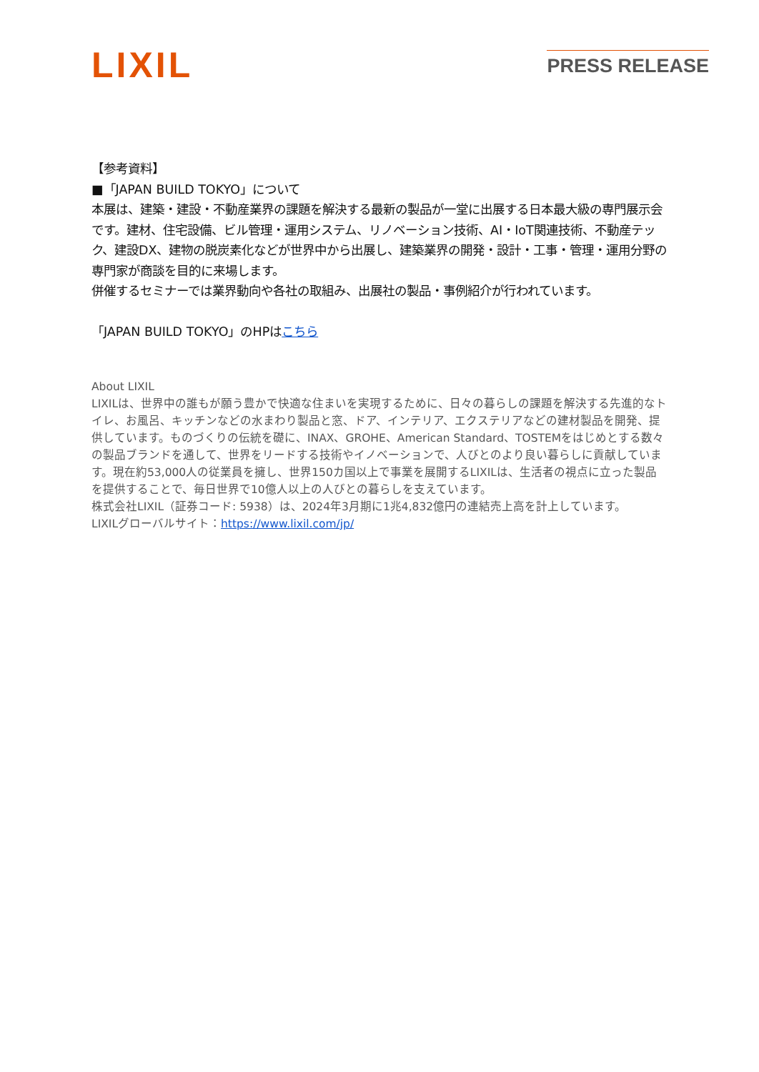LIXIL
PRESS RELEASE
【参考資料】
■「JAPAN BUILD TOKYO」について
本展は、建築・建設・不動産業界の課題を解決する最新の製品が一堂に出展する日本最大級の専門展示会です。建材、住宅設備、ビル管理・運用システム、リノベーション技術、AI・IoT関連技術、不動産テック、建設DX、建物の脱炭素化などが世界中から出展し、建築業界の開発・設計・工事・管理・運用分野の専門家が商談を目的に来場します。
併催するセミナーでは業界動向や各社の取組み、出展社の製品・事例紹介が行われています。
「JAPAN BUILD TOKYO」のHPはこちら
About LIXIL
LIXILは、世界中の誰もが願う豊かで快適な住まいを実現するために、日々の暮らしの課題を解決する先進的なトイレ、お風呂、キッチンなどの水まわり製品と窓、ドア、インテリア、エクステリアなどの建材製品を開発、提供しています。ものづくりの伝統を礎に、INAX、GROHE、American Standard、TOSTEMをはじめとする数々の製品ブランドを通して、世界をリードする技術やイノベーションで、人びとのより良い暮らしに貢献しています。現在約53,000人の従業員を擁し、世界150カ国以上で事業を展開するLIXILは、生活者の視点に立った製品を提供することで、毎日世界で10億人以上の人びとの暮らしを支えています。
株式会社LIXIL（証券コード: 5938）は、2024年3月期に1兆4,832億円の連結売上高を計上しています。
LIXILグローバルサイト：https://www.lixil.com/jp/